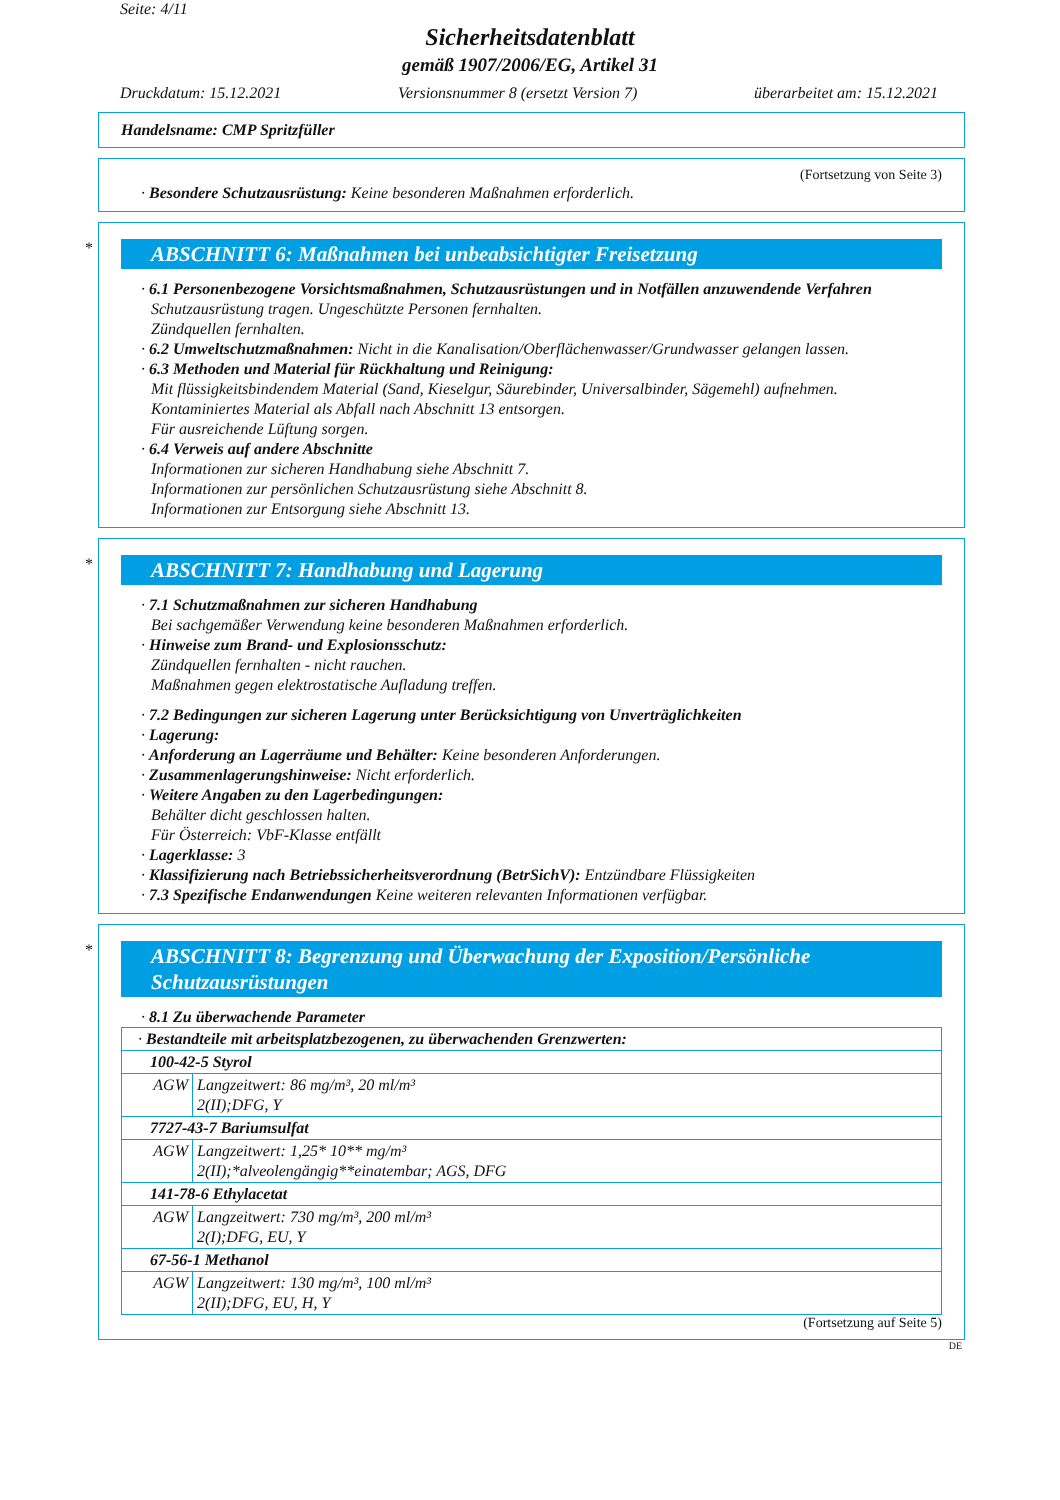Seite: 4/11
Sicherheitsdatenblatt
gemäß 1907/2006/EG, Artikel 31
Druckdatum: 15.12.2021 Versionsnummer 8 (ersetzt Version 7) überarbeitet am: 15.12.2021
Handelsname: CMP Spritzfüller
(Fortsetzung von Seite 3)
· Besondere Schutzausrüstung: Keine besonderen Maßnahmen erforderlich.
*
ABSCHNITT 6: Maßnahmen bei unbeabsichtigter Freisetzung
· 6.1 Personenbezogene Vorsichtsmaßnahmen, Schutzausrüstungen und in Notfällen anzuwendende Verfahren
Schutzausrüstung tragen. Ungeschützte Personen fernhalten.
Zündquellen fernhalten.
· 6.2 Umweltschutzmaßnahmen: Nicht in die Kanalisation/Oberflächenwasser/Grundwasser gelangen lassen.
· 6.3 Methoden und Material für Rückhaltung und Reinigung:
Mit flüssigkeitsbindendem Material (Sand, Kieselgur, Säurebinder, Universalbinder, Sägemehl) aufnehmen.
Kontaminiertes Material als Abfall nach Abschnitt 13 entsorgen.
Für ausreichende Lüftung sorgen.
· 6.4 Verweis auf andere Abschnitte
Informationen zur sicheren Handhabung siehe Abschnitt 7.
Informationen zur persönlichen Schutzausrüstung siehe Abschnitt 8.
Informationen zur Entsorgung siehe Abschnitt 13.
*
ABSCHNITT 7: Handhabung und Lagerung
· 7.1 Schutzmaßnahmen zur sicheren Handhabung
Bei sachgemäßer Verwendung keine besonderen Maßnahmen erforderlich.
· Hinweise zum Brand- und Explosionsschutz:
Zündquellen fernhalten - nicht rauchen.
Maßnahmen gegen elektrostatische Aufladung treffen.
· 7.2 Bedingungen zur sicheren Lagerung unter Berücksichtigung von Unverträglichkeiten
· Lagerung:
· Anforderung an Lagerräume und Behälter: Keine besonderen Anforderungen.
· Zusammenlagerungshinweise: Nicht erforderlich.
· Weitere Angaben zu den Lagerbedingungen:
Behälter dicht geschlossen halten.
Für Österreich: VbF-Klasse entfällt
· Lagerklasse: 3
· Klassifizierung nach Betriebssicherheitsverordnung (BetrSichV): Entzündbare Flüssigkeiten
· 7.3 Spezifische Endanwendungen Keine weiteren relevanten Informationen verfügbar.
*
ABSCHNITT 8: Begrenzung und Überwachung der Exposition/Persönliche Schutzausrüstungen
· 8.1 Zu überwachende Parameter
| · Bestandteile mit arbeitsplatzbezogenen, zu überwachenden Grenzwerten: | |
| 100-42-5 Styrol | |
| AGW | Langzeitwert: 86 mg/m³, 20 ml/m³ 2(II);DFG, Y |
| 7727-43-7 Bariumsulfat | |
| AGW | Langzeitwert: 1,25* 10** mg/m³ 2(II);*alveolengängig**einatembar; AGS, DFG |
| 141-78-6 Ethylacetat | |
| AGW | Langzeitwert: 730 mg/m³, 200 ml/m³ 2(I);DFG, EU, Y |
| 67-56-1 Methanol | |
| AGW | Langzeitwert: 130 mg/m³, 100 ml/m³ 2(II);DFG, EU, H, Y |
(Fortsetzung auf Seite 5)
DE